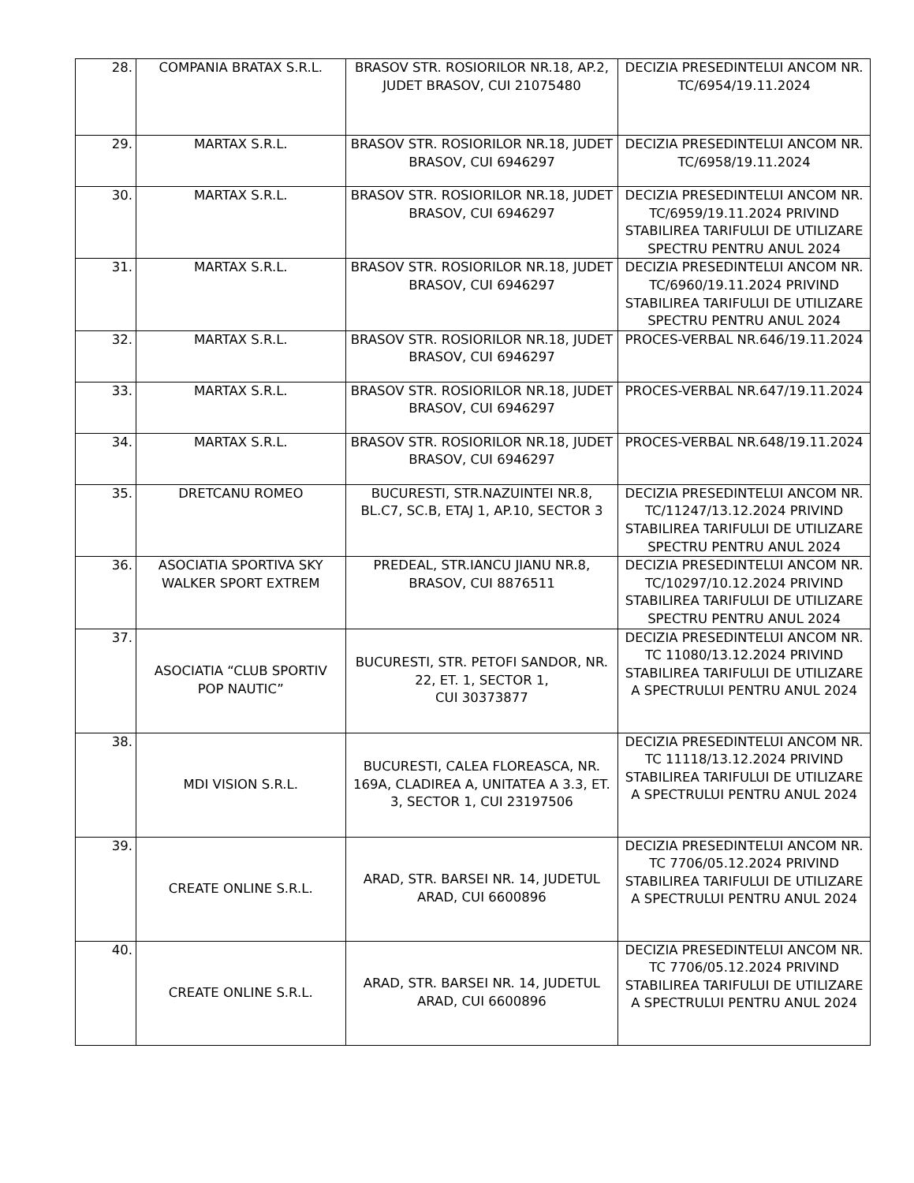| 28. | COMPANIA BRATAX S.R.L. | BRASOV STR. ROSIORILOR NR.18, AP.2, JUDET BRASOV, CUI 21075480 | DECIZIA PRESEDINTELUI ANCOM NR. TC/6954/19.11.2024 |
| 29. | MARTAX S.R.L. | BRASOV STR. ROSIORILOR NR.18, JUDET BRASOV, CUI 6946297 | DECIZIA PRESEDINTELUI ANCOM NR. TC/6958/19.11.2024 |
| 30. | MARTAX S.R.L. | BRASOV STR. ROSIORILOR NR.18, JUDET BRASOV, CUI 6946297 | DECIZIA PRESEDINTELUI ANCOM NR. TC/6959/19.11.2024 PRIVIND STABILIREA TARIFULUI DE UTILIZARE SPECTRU PENTRU ANUL 2024 |
| 31. | MARTAX S.R.L. | BRASOV STR. ROSIORILOR NR.18, JUDET BRASOV, CUI 6946297 | DECIZIA PRESEDINTELUI ANCOM NR. TC/6960/19.11.2024 PRIVIND STABILIREA TARIFULUI DE UTILIZARE SPECTRU PENTRU ANUL 2024 |
| 32. | MARTAX S.R.L. | BRASOV STR. ROSIORILOR NR.18, JUDET BRASOV, CUI 6946297 | PROCES-VERBAL NR.646/19.11.2024 |
| 33. | MARTAX S.R.L. | BRASOV STR. ROSIORILOR NR.18, JUDET BRASOV, CUI 6946297 | PROCES-VERBAL NR.647/19.11.2024 |
| 34. | MARTAX S.R.L. | BRASOV STR. ROSIORILOR NR.18, JUDET BRASOV, CUI 6946297 | PROCES-VERBAL NR.648/19.11.2024 |
| 35. | DRETCANU ROMEO | BUCURESTI, STR.NAZUINTEI NR.8, BL.C7, SC.B, ETAJ 1, AP.10, SECTOR 3 | DECIZIA PRESEDINTELUI ANCOM NR. TC/11247/13.12.2024 PRIVIND STABILIREA TARIFULUI DE UTILIZARE SPECTRU PENTRU ANUL 2024 |
| 36. | ASOCIATIA SPORTIVA SKY WALKER SPORT EXTREM | PREDEAL, STR.IANCU JIANU NR.8, BRASOV, CUI 8876511 | DECIZIA PRESEDINTELUI ANCOM NR. TC/10297/10.12.2024 PRIVIND STABILIREA TARIFULUI DE UTILIZARE SPECTRU PENTRU ANUL 2024 |
| 37. | ASOCIATIA “CLUB SPORTIV POP NAUTIC” | BUCURESTI, STR. PETOFI SANDOR, NR. 22, ET. 1, SECTOR 1, CUI 30373877 | DECIZIA PRESEDINTELUI ANCOM NR. TC 11080/13.12.2024 PRIVIND STABILIREA TARIFULUI DE UTILIZARE A SPECTRULUI PENTRU ANUL 2024 |
| 38. | MDI VISION S.R.L. | BUCURESTI, CALEA FLOREASCA, NR. 169A, CLADIREA A, UNITATEA A 3.3, ET. 3, SECTOR 1, CUI 23197506 | DECIZIA PRESEDINTELUI ANCOM NR. TC 11118/13.12.2024 PRIVIND STABILIREA TARIFULUI DE UTILIZARE A SPECTRULUI PENTRU ANUL 2024 |
| 39. | CREATE ONLINE S.R.L. | ARAD, STR. BARSEI NR. 14, JUDETUL ARAD, CUI 6600896 | DECIZIA PRESEDINTELUI ANCOM NR. TC 7706/05.12.2024 PRIVIND STABILIREA TARIFULUI DE UTILIZARE A SPECTRULUI PENTRU ANUL 2024 |
| 40. | CREATE ONLINE S.R.L. | ARAD, STR. BARSEI NR. 14, JUDETUL ARAD, CUI 6600896 | DECIZIA PRESEDINTELUI ANCOM NR. TC 7706/05.12.2024 PRIVIND STABILIREA TARIFULUI DE UTILIZARE A SPECTRULUI PENTRU ANUL 2024 |